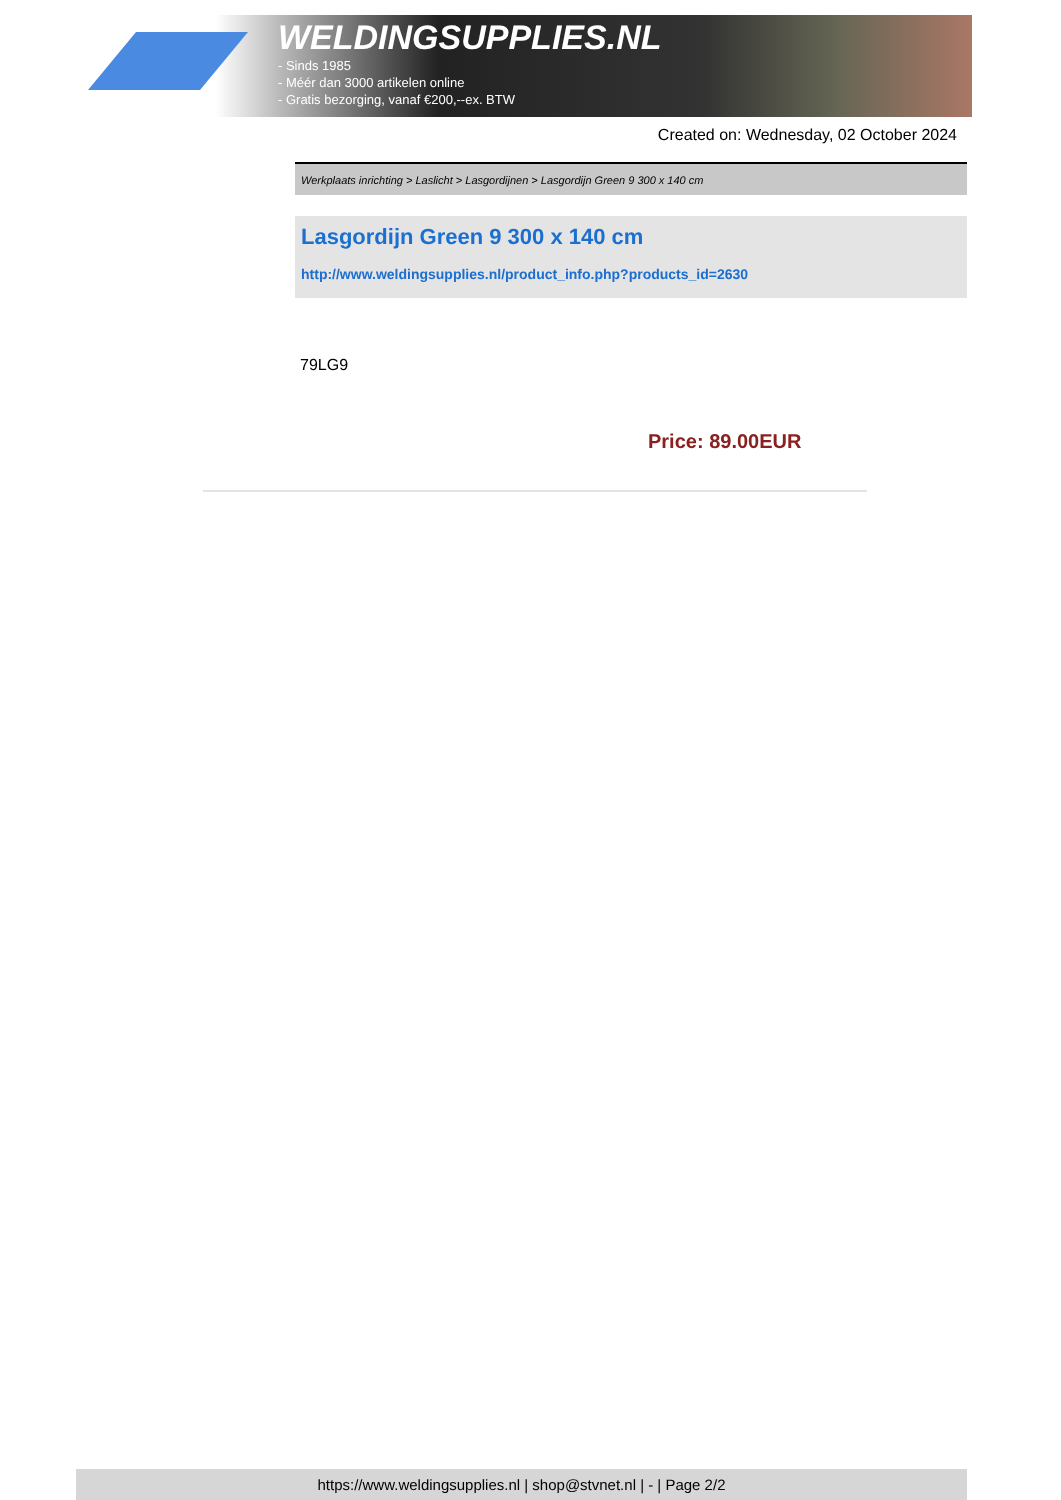WELDINGSUPPLIES.NL
- Sinds 1985
- Méér dan 3000 artikelen online
- Gratis bezorging, vanaf €200,--ex. BTW
Created on: Wednesday, 02 October 2024
Werkplaats inrichting > Laslicht > Lasgordijnen > Lasgordijn Green 9 300 x 140 cm
Lasgordijn Green 9 300 x 140 cm
http://www.weldingsupplies.nl/product_info.php?products_id=2630
79LG9
Price: 89.00EUR
https://www.weldingsupplies.nl | shop@stvnet.nl | - | Page 2/2